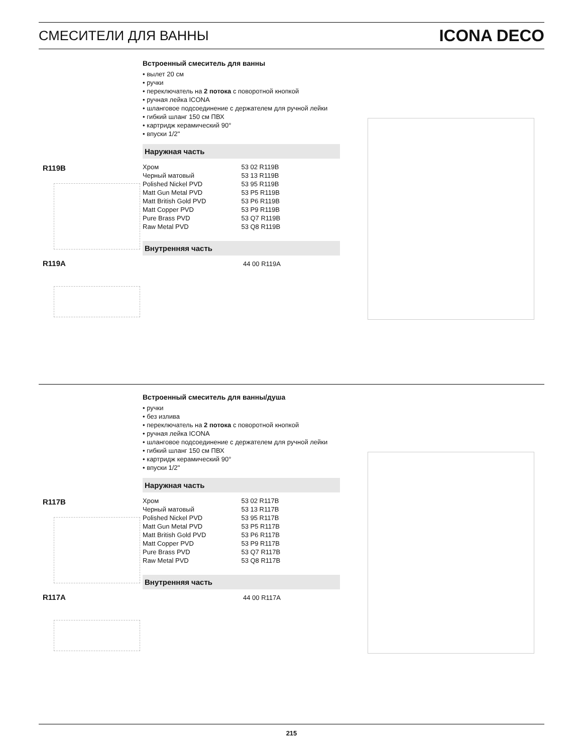СМЕСИТЕЛИ ДЛЯ ВАННЫ ICONA DECO
Встроенный смеситель для ванны
• вылет 20 см
• ручки
• переключатель на 2 потока с поворотной кнопкой
• ручная лейка ICONA
• шланговое подсоединение с держателем для ручной лейки
• гибкий шланг 150 см ПВХ
• картридж керамический 90°
• впуски 1/2''
Наружная часть
| Хром | 53 02 R119B |
| Черный матовый | 53 13 R119B |
| Polished Nickel PVD | 53 95 R119B |
| Matt Gun Metal PVD | 53 P5 R119B |
| Matt British Gold PVD | 53 P6 R119B |
| Matt Copper PVD | 53 P9 R119B |
| Pure Brass PVD | 53 Q7 R119B |
| Raw Metal PVD | 53 Q8 R119B |
Внутренняя часть
| | 44 00 R119A |
R119B
R119A
Встроенный смеситель для ванны/душа
• ручки
• без излива
• переключатель на 2 потока с поворотной кнопкой
• ручная лейка ICONA
• шланговое подсоединение с держателем для ручной лейки
• гибкий шланг 150 см ПВХ
• картридж керамический 90°
• впуски 1/2''
Наружная часть
| Хром | 53 02 R117B |
| Черный матовый | 53 13 R117B |
| Polished Nickel PVD | 53 95 R117B |
| Matt Gun Metal PVD | 53 P5 R117B |
| Matt British Gold PVD | 53 P6 R117B |
| Matt Copper PVD | 53 P9 R117B |
| Pure Brass PVD | 53 Q7 R117B |
| Raw Metal PVD | 53 Q8 R117B |
Внутренняя часть
| | 44 00 R117A |
R117B
R117A
215